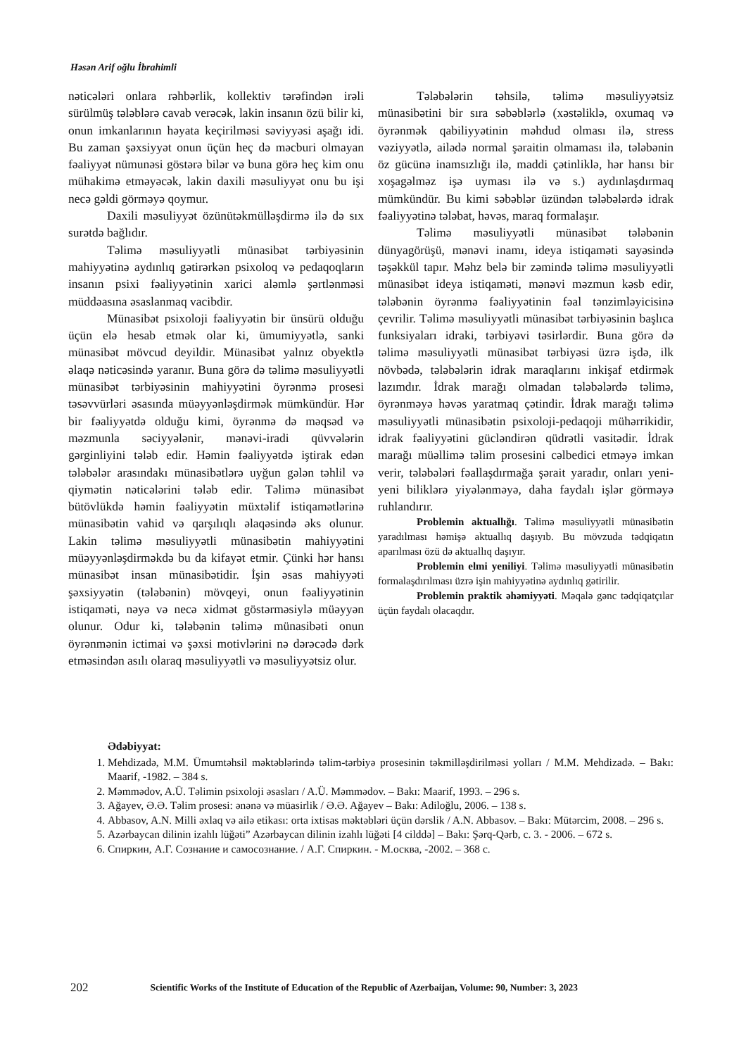Həsən Arif oğlu İbrahimli
nəticələri onlara rəhbərlik, kollektiv tərəfindən irəli sürülmüş tələblərə cavab verəcək, lakin insanın özü bilir ki, onun imkanlarının həyata keçirilməsi səviyyəsi aşağı idi. Bu zaman şəxsiyyət onun üçün heç də məcburi olmayan fəaliyyət nümunəsi göstərə bilər və buna görə heç kim onu mühakimə etməyəcək, lakin daxili məsuliyyət onu bu işi necə gəldi görməyə qoymur.
Daxili məsuliyyət özünütəkmülləşdirmə ilə də sıx surətdə bağlıdır.
Təlimə məsuliyyətli münasibət tərbiyəsinin mahiyyətinə aydınlıq gətirərkən psixoloq və pedaqoqların insanın psixi fəaliyyətinin xarici aləmlə şərtlənməsi müddəasına əsaslanmaq vacibdir.
Münasibət psixoloji fəaliyyətin bir ünsürü olduğu üçün elə hesab etmək olar ki, ümumiyyətlə, sanki münasibət mövcud deyildir. Münasibət yalnız obyektlə əlaqə nəticəsində yaranır. Buna görə də təlimə məsuliyyətli münasibət tərbiyəsinin mahiyyətini öyrənmə prosesi təsəvvürləri əsasında müəyyənləşdirmək mümkündür. Hər bir fəaliyyətdə olduğu kimi, öyrənmə də məqsəd və məzmunla səciyyələnir, mənəvi-iradi qüvvələrin gərginliyini tələb edir. Həmin fəaliyyətdə iştirak edən tələbələr arasındakı münasibətlərə uyğun gələn təhlil və qiymətin nəticələrini tələb edir. Təlimə münasibət bütövlükdə həmin fəaliyyətin müxtəlif istiqamətlərinə münasibətin vahid və qarşılıqlı əlaqəsində əks olunur. Lakin təlimə məsuliyyətli münasibətin mahiyyətini müəyyənləşdirməkdə bu da kifayət etmir. Çünki hər hansı münasibət insan münasibətidir. İşin əsas mahiyyəti şəxsiyyətin (tələbənin) mövqeyi, onun fəaliyyətinin istiqaməti, nəyə və necə xidmət göstərməsiylə müəyyən olunur. Odur ki, tələbənin təlimə münasibəti onun öyrənmənin ictimai və şəxsi motivlərini nə dərəcədə dərk etməsindən asılı olaraq məsuliyyətli və məsuliyyətsiz olur.
Tələbələrin təhsilə, təlimə məsuliyyətsiz münasibətini bir sıra səbəblərlə (xəstəliklə, oxumaq və öyrənmək qabiliyyətinin məhdud olması ilə, stress vəziyyətlə, ailədə normal şəraitin olmaması ilə, tələbənin öz gücünə inamsızlığı ilə, maddi çətinliklə, hər hansı bir xoşagəlməz işə uyması ilə və s.) aydınlaşdırmaq mümkündür. Bu kimi səbəblər üzündən tələbələrdə idrak fəaliyyətinə tələbat, həvəs, maraq formalaşır.
Təlimə məsuliyyətli münasibət tələbənin dünyagörüşü, mənəvi inamı, ideya istiqaməti sayəsində təşəkkül tapır. Məhz belə bir zəmində təlimə məsuliyyətli münasibət ideya istiqaməti, mənəvi məzmun kəsb edir, tələbənin öyrənmə fəaliyyətinin fəal tənzimləyicisinə çevrilir. Təlimə məsuliyyətli münasibət tərbiyəsinin başlıca funksiyaları idraki, tərbiyəvi təsirlərdir. Buna görə də təlimə məsuliyyətli münasibət tərbiyəsi üzrə işdə, ilk növbədə, tələbələrin idrak maraqlarını inkişaf etdirmək lazımdır. İdrak marağı olmadan tələbələrdə təlimə, öyrənməyə həvəs yaratmaq çətindir. İdrak marağı təlimə məsuliyyətli münasibətin psixoloji-pedaqoji mühərrikidir, idrak fəaliyyətini gücləndirən qüdrətli vasitədir. İdrak marağı müəllimə təlim prosesini cəlbedici etməyə imkan verir, tələbələri fəallaşdırmağa şərait yaradır, onları yeni-yeni biliklərə yiyələnməyə, daha faydalı işlər görməyə ruhlandırır.
Problemin aktuallığı. Təlimə məsuliyyətli münasibətin yaradılması həmişə aktuallıq daşıyıb. Bu mövzuda tədqiqatın aparılması özü də aktuallıq daşıyır.
Problemin elmi yeniliyi. Təlimə məsuliyyətli münasibətin formalaşdırılması üzrə işin mahiyyətinə aydınlıq gətirilir.
Problemin praktik əhəmiyyəti. Məqalə gənc tədqiqatçılar üçün faydalı olacaqdır.
Ədəbiyyat:
1. Mehdizadə, M.M. Ümumtəhsil məktəblərində təlim-tərbiyə prosesinin təkmilləşdirilməsi yolları / M.M. Mehdizadə. – Bakı: Maarif, -1982. – 384 s.
2. Məmmədov, A.Ü. Təlimin psixoloji əsasları / A.Ü. Məmmədov. – Bakı: Maarif, 1993. – 296 s.
3. Ağayev, Ə.Ə. Təlim prosesi: ənənə və müasirlik / Ə.Ə. Ağayev – Bakı: Adiloğlu, 2006. – 138 s.
4. Abbasov, A.N. Milli əxlaq və ailə etikası: orta ixtisas məktəbləri üçün dərslik / A.N. Abbasov. – Bakı: Mütərcim, 2008. – 296 s.
5. Azərbaycan dilinin izahlı lüğəti” Azərbaycan dilinin izahlı lüğəti [4 cilddə] – Bakı: Şərq-Qərb, c. 3. - 2006. – 672 s.
6. Спиркин, А.Г. Сознание и самосознание. / А.Г. Спиркин. - М.осква, -2002. – 368 с.
202 Scientific Works of the Institute of Education of the Republic of Azerbaijan, Volume: 90, Number: 3, 2023